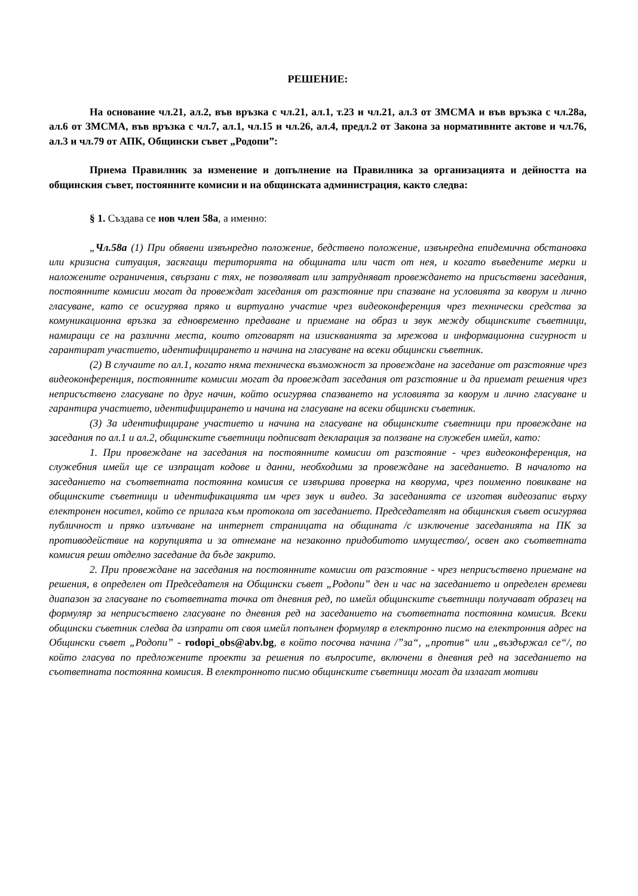РЕШЕНИЕ:
На основание чл.21, ал.2, във връзка с чл.21, ал.1, т.23 и чл.21, ал.3 от ЗМСМА и във връзка с чл.28а, ал.6 от ЗМСМА, във връзка с чл.7, ал.1, чл.15 и чл.26, ал.4, предл.2 от Закона за нормативните актове и чл.76, ал.3 и чл.79 от АПК, Общински съвет „Родопи”:
Приема Правилник за изменение и допълнение на Правилника за организацията и дейността на общинския съвет, постоянните комисии и на общинската администрация, както следва:
§ 1. Създава се нов член 58а, а именно:
„Чл.58а (1) При обявени извънредно положение, бедствено положение, извънредна епидемична обстановка или кризисна ситуация, засягащи територията на общината или част от нея, и когато въведените мерки и наложените ограничения, свързани с тях, не позволяват или затрудняват провеждането на присъствени заседания, постоянните комисии могат да провеждат заседания от разстояние при спазване на условията за кворум и лично гласуване, като се осигурява пряко и виртуално участие чрез видеоконференция чрез технически средства за комуникационна връзка за едновременно предаване и приемане на образ и звук между общинските съветници, намиращи се на различни места, които отговарят на изискванията за мрежова и информационна сигурност и гарантират участието, идентифицирането и начина на гласуване на всеки общински съветник.
(2) В случаите по ал.1, когато няма техническа възможност за провеждане на заседание от разстояние чрез видеоконференция, постоянните комисии могат да провеждат заседания от разстояние и да приемат решения чрез неприсъствено гласуване по друг начин, който осигурява спазването на условията за кворум и лично гласуване и гарантира участието, идентифицирането и начина на гласуване на всеки общински съветник.
(3) За идентифициране участието и начина на гласуване на общинските съветници при провеждане на заседания по ал.1 и ал.2, общинските съветници подписват декларация за ползване на служебен имейл, като:
1. При провеждане на заседания на постоянните комисии от разстояние - чрез видеоконференция, на служебния имейл ще се изпращат кодове и данни, необходими за провеждане на заседанието. В началото на заседанието на съответната постоянна комисия се извършва проверка на кворума, чрез поименно повикване на общинските съветници и идентификацията им чрез звук и видео. За заседанията се изготвя видеозапис върху електронен носител, който се прилага към протокола от заседанието. Председателят на общинския съвет осигурява публичност и пряко излъчване на интернет страницата на общината /с изключение заседанията на ПК за противодействие на корупцията и за отнемане на незаконно придобитото имущество/, освен ако съответната комисия реши отделно заседание да бъде закрито.
2. При провеждане на заседания на постоянните комисии от разстояние - чрез неприсъствено приемане на решения, в определен от Председателя на Общински съвет „Родопи” ден и час на заседанието и определен времеви диапазон за гласуване по съответната точка от дневния ред, по имейл общинските съветници получават образец на формуляр за неприсъствено гласуване по дневния ред на заседанието на съответната постоянна комисия. Всеки общински съветник следва да изпрати от своя имейл попълнен формуляр в електронно писмо на електронния адрес на Общински съвет „Родопи” - rodopi_obs@abv.bg, в който посочва начина /”за“, „против“ или „въздържал се“/, по който гласува по предложените проекти за решения по въпросите, включени в дневния ред на заседанието на съответната постоянна комисия. В електронното писмо общинските съветници могат да излагат мотиви